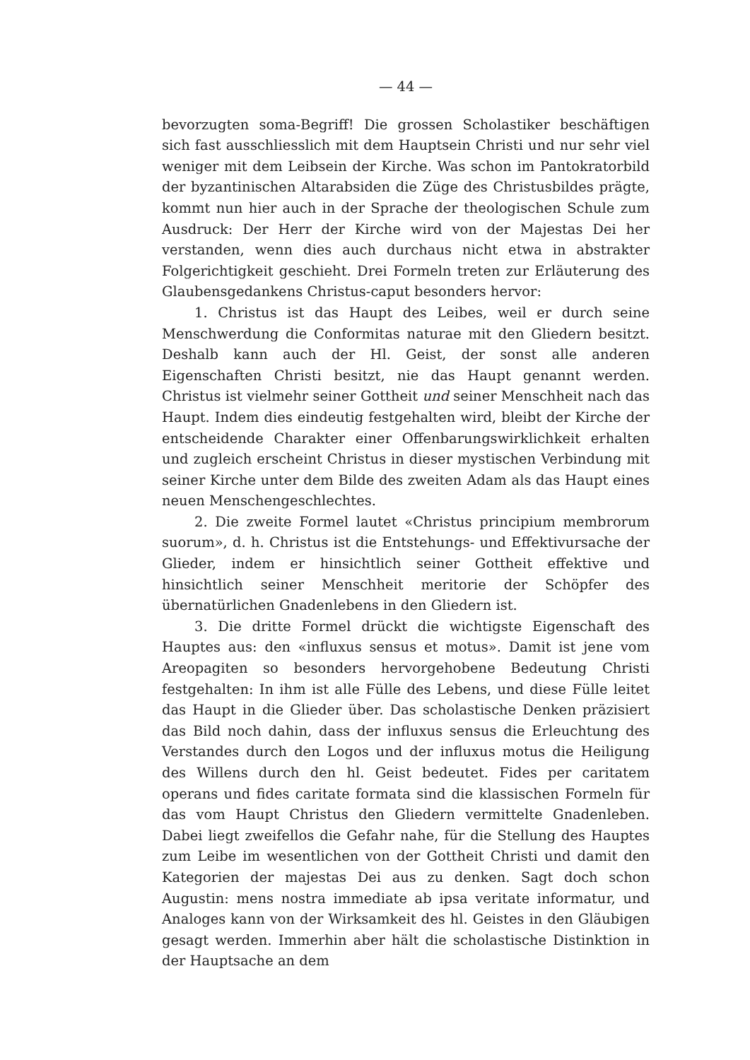— 44 —
bevorzugten soma-Begriff! Die grossen Scholastiker beschäftigen sich fast ausschliesslich mit dem Hauptsein Christi und nur sehr viel weniger mit dem Leibsein der Kirche. Was schon im Pantokratorbild der byzantinischen Altarabsiden die Züge des Christusbildes prägte, kommt nun hier auch in der Sprache der theologischen Schule zum Ausdruck: Der Herr der Kirche wird von der Majestas Dei her verstanden, wenn dies auch durchaus nicht etwa in abstrakter Folgerichtigkeit geschieht. Drei Formeln treten zur Erläuterung des Glaubensgedankens Christus-caput besonders hervor:
1. Christus ist das Haupt des Leibes, weil er durch seine Menschwerdung die Conformitas naturae mit den Gliedern besitzt. Deshalb kann auch der Hl. Geist, der sonst alle anderen Eigenschaften Christi besitzt, nie das Haupt genannt werden. Christus ist vielmehr seiner Gottheit und seiner Menschheit nach das Haupt. Indem dies eindeutig festgehalten wird, bleibt der Kirche der entscheidende Charakter einer Offenbarungswirklichkeit erhalten und zugleich erscheint Christus in dieser mystischen Verbindung mit seiner Kirche unter dem Bilde des zweiten Adam als das Haupt eines neuen Menschengeschlechtes.
2. Die zweite Formel lautet «Christus principium membrorum suorum», d. h. Christus ist die Entstehungs- und Effektivursache der Glieder, indem er hinsichtlich seiner Gottheit effektive und hinsichtlich seiner Menschheit meritorie der Schöpfer des übernatürlichen Gnadenlebens in den Gliedern ist.
3. Die dritte Formel drückt die wichtigste Eigenschaft des Hauptes aus: den «influxus sensus et motus». Damit ist jene vom Areopagiten so besonders hervorgehobene Bedeutung Christi festgehalten: In ihm ist alle Fülle des Lebens, und diese Fülle leitet das Haupt in die Glieder über. Das scholastische Denken präzisiert das Bild noch dahin, dass der influxus sensus die Erleuchtung des Verstandes durch den Logos und der influxus motus die Heiligung des Willens durch den hl. Geist bedeutet. Fides per caritatem operans und fides caritate formata sind die klassischen Formeln für das vom Haupt Christus den Gliedern vermittelte Gnadenleben. Dabei liegt zweifellos die Gefahr nahe, für die Stellung des Hauptes zum Leibe im wesentlichen von der Gottheit Christi und damit den Kategorien der majestas Dei aus zu denken. Sagt doch schon Augustin: mens nostra immediate ab ipsa veritate informatur, und Analoges kann von der Wirksamkeit des hl. Geistes in den Gläubigen gesagt werden. Immerhin aber hält die scholastische Distinktion in der Hauptsache an dem